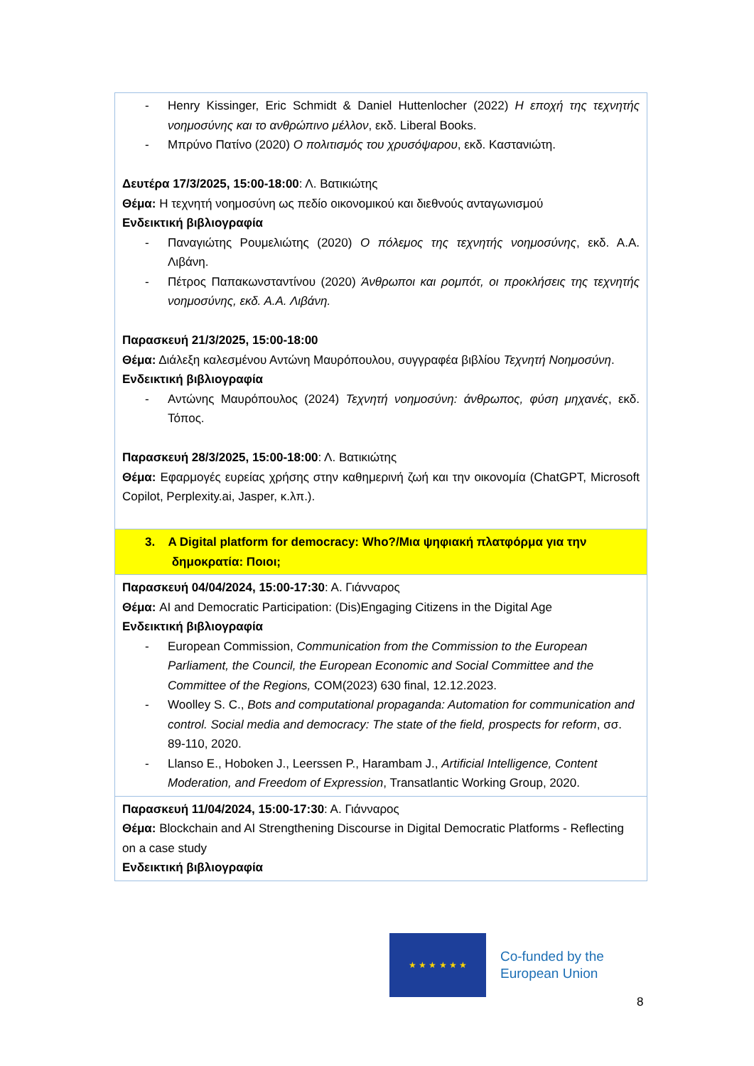| - Henry Kissinger, Eric Schmidt & Daniel Huttenlocher (2022) Η εποχή της τεχνητής νοημοσύνης και το ανθρώπινο μέλλον , εκδ. Liberal Books. - Μπρύνο Πατίνο (2020) Ο πολιτισμός του χρυσόψαρου , εκδ. Καστανιώτη. Δευτέρα 17/3/2025, 15:00-18:00 : Λ. Βατικιώτης Θέμα: Η τεχνητή νοημοσύνη ως πεδίο οικονομικού και διεθνούς ανταγωνισμού Ενδεικτική βιβλιογραφία - Παναγιώτης Ρουμελιώτης (2020) Ο πόλεμος της τεχνητής νοημοσύνης , εκδ. Α.Α. Λιβάνη. - Πέτρος Παπακωνσταντίνου (2020) Άνθρωποι και ρομπότ, οι προκλήσεις της τεχνητής νοημοσύνης, εκδ. Α.Α. Λιβάνη. Παρασκευή 21/3/2025, 15:00-18:00 Θέμα: Διάλεξη καλεσμένου Αντώνη Μαυρόπουλου, συγγραφέα βιβλίου Τεχνητή Νοημοσύνη . Ενδεικτική βιβλιογραφία - Αντώνης Μαυρόπουλος (2024) Τεχνητή νοημοσύνη: άνθρωπος, φύση μηχανές , εκδ. Τόπος. Παρασκευή 28/3/2025, 15:00-18:00 : Λ. Βατικιώτης Θέμα: Εφαρμογές ευρείας χρήσης στην καθημερινή ζωή και την οικονομία (ChatGPT, Microsoft Copilot, Perplexity.ai, Jasper, κ.λπ.). |
| 3. A Digital platform for democracy: Who?/Μια ψηφιακή πλατφόρμα για την δημοκρατία: Ποιοι; |
| Παρασκευή 04/04/2024, 15:00-17:30 : Α. Γιάνναρος Θέμα: AI and Democratic Participation: (Dis)Engaging Citizens in the Digital Age Ενδεικτική βιβλιογραφία - European Commission, Communication from the Commission to the European Parliament, the Council, the European Economic and Social Committee and the Committee of the Regions, COM(2023) 630 final, 12.12.2023. - Woolley S. C., Bots and computational propaganda: Automation for communication and control. Social media and democracy: The state of the field, prospects for reform , σσ. 89-110, 2020. - Llanso E., Hoboken J., Leerssen P., Harambam J., Artificial Intelligence, Content Moderation, and Freedom of Expression , Transatlantic Working Group, 2020. |
| Παρασκευή 11/04/2024, 15:00-17:30 : Α. Γιάνναρος Θέμα: Blockchain and AI Strengthening Discourse in Digital Democratic Platforms - Reflecting on a case study Ενδεικτική βιβλιογραφία |
★ ★ ★ ★ ★ ★
Co-funded by the
European Union
8